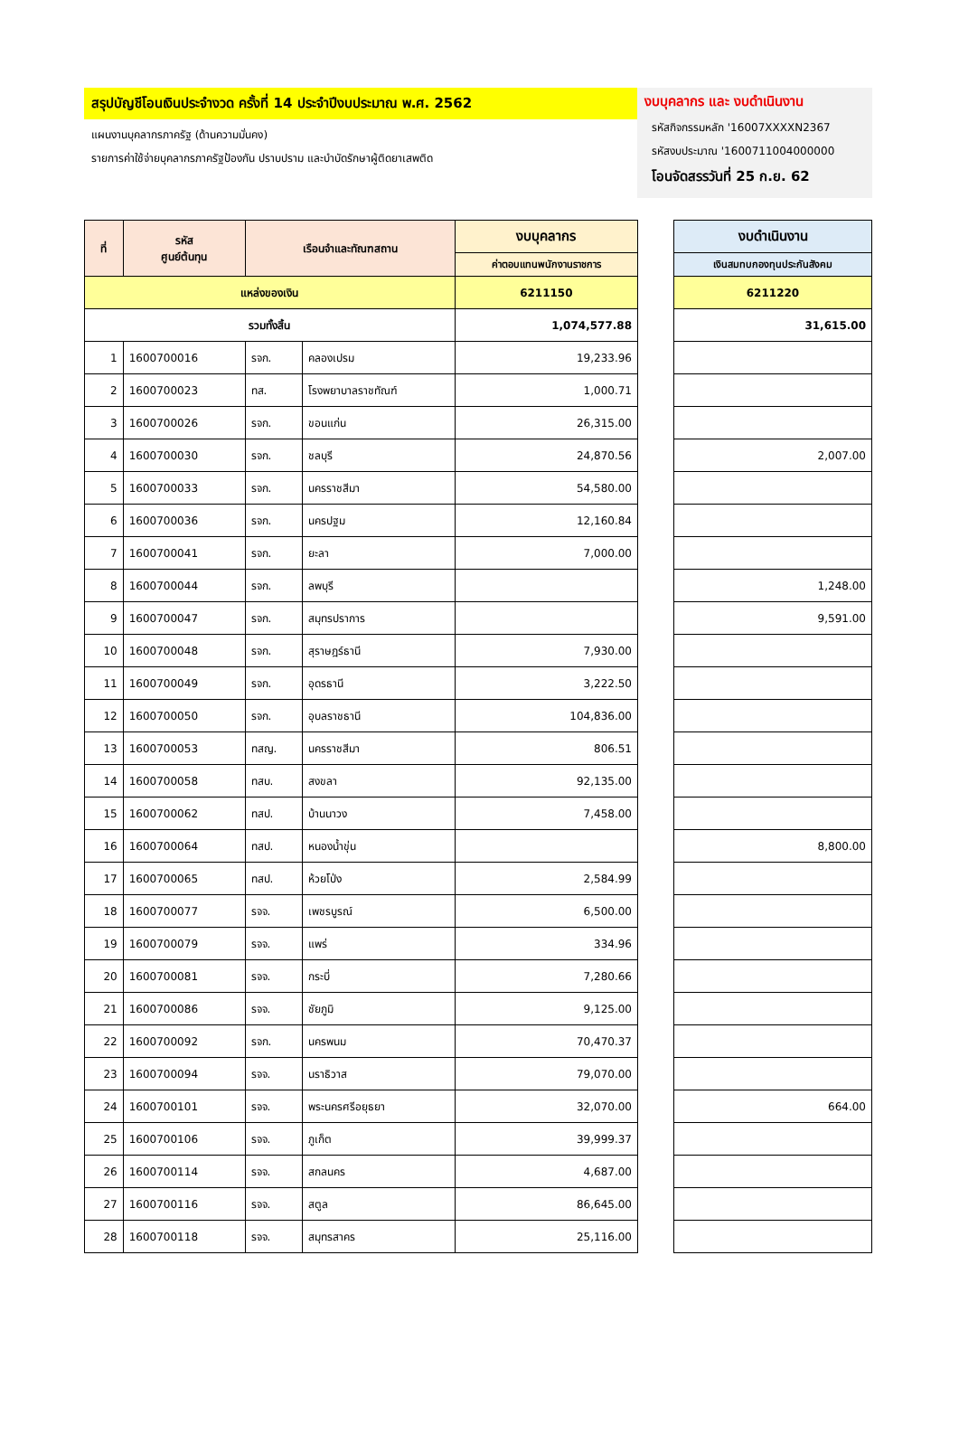สรุปบัญชีโอนเงินประจำงวด ครั้งที่ 14 ประจำปีงบประมาณ พ.ศ. 2562
แผนงานบุคลากรภาครัฐ (ด้านความมั่นคง)
รายการค่าใช้จ่ายบุคลากรภาครัฐป้องกัน ปราบปราม และบำบัดรักษาผู้ติดยาเสพติด
งบบุคลากร และ งบดำเนินงาน
รหัสกิจกรรมหลัก '16007XXXXN2367
รหัสงบประมาณ '1600711004000000
โอนจัดสรรวันที่ 25 ก.ย. 62
| ที่ | รหัส ศูนย์ต้นทุน | เรือนจำและทัณฑสถาน | | งบบุคลากร |
| --- | --- | --- | --- | --- |
| | | | | ค่าตอบแทนพนักงานราชการ |
| แหล่งของเงิน | | | | 6211150 |
| รวมทั้งสิ้น | | | | 1,074,577.88 |
| 1 | 1600700016 | รจก. | คลองเปรม | 19,233.96 |
| 2 | 1600700023 | ทส. | โรงพยาบาลราชทัณฑ์ | 1,000.71 |
| 3 | 1600700026 | รจก. | ขอนแก่น | 26,315.00 |
| 4 | 1600700030 | รจก. | ชลบุรี | 24,870.56 |
| 5 | 1600700033 | รจก. | นครราชสีมา | 54,580.00 |
| 6 | 1600700036 | รจก. | นครปฐม | 12,160.84 |
| 7 | 1600700041 | รจก. | ยะลา | 7,000.00 |
| 8 | 1600700044 | รจก. | ลพบุรี | |
| 9 | 1600700047 | รจก. | สมุทรปราการ | |
| 10 | 1600700048 | รจก. | สุราษฎร์ธานี | 7,930.00 |
| 11 | 1600700049 | รจก. | อุดรธานี | 3,222.50 |
| 12 | 1600700050 | รจก. | อุบลราชธานี | 104,836.00 |
| 13 | 1600700053 | ทสญ. | นครราชสีมา | 806.51 |
| 14 | 1600700058 | ทสบ. | สงขลา | 92,135.00 |
| 15 | 1600700062 | ทสป. | บ้านนาวง | 7,458.00 |
| 16 | 1600700064 | ทสป. | หนองน้ำขุ่น | |
| 17 | 1600700065 | ทสป. | ห้วยโป่ง | 2,584.99 |
| 18 | 1600700077 | รจจ. | เพชรบูรณ์ | 6,500.00 |
| 19 | 1600700079 | รจจ. | แพร่ | 334.96 |
| 20 | 1600700081 | รจจ. | กระบี่ | 7,280.66 |
| 21 | 1600700086 | รจจ. | ชัยภูมิ | 9,125.00 |
| 22 | 1600700092 | รจก. | นครพนม | 70,470.37 |
| 23 | 1600700094 | รจจ. | นราธิวาส | 79,070.00 |
| 24 | 1600700101 | รจจ. | พระนครศรีอยุธยา | 32,070.00 |
| 25 | 1600700106 | รจจ. | ภูเก็ต | 39,999.37 |
| 26 | 1600700114 | รจจ. | สกลนคร | 4,687.00 |
| 27 | 1600700116 | รจจ. | สตูล | 86,645.00 |
| 28 | 1600700118 | รจจ. | สมุทรสาคร | 25,116.00 |
| งบดำเนินงาน |
| --- |
| เงินสมทบกองทุนประกันสังคม |
| 6211220 |
| 31,615.00 |
| 2,007.00 |
| 1,248.00 |
| 9,591.00 |
| 8,800.00 |
| 664.00 |